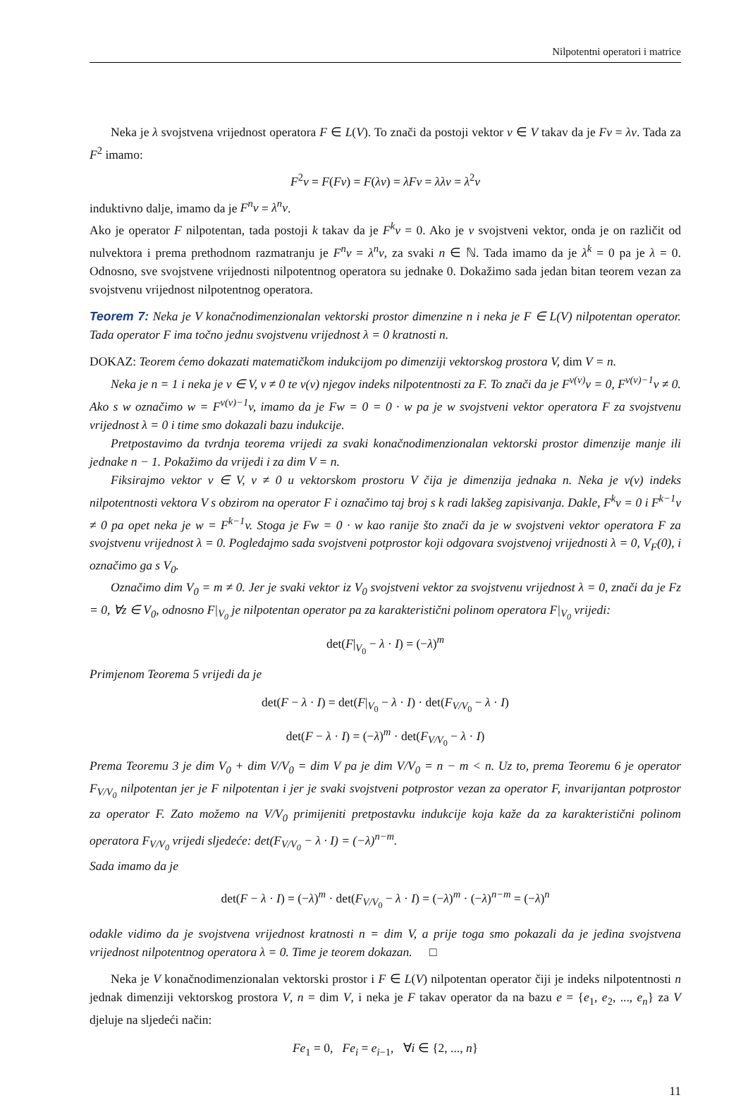Nilpotentni operatori i matrice
Neka je λ svojstvena vrijednost operatora F ∈ L(V). To znači da postoji vektor v ∈ V takav da je Fv = λv. Tada za F<sup>2</sup> imamo:
F<sup>2</sup>v = F(Fv) = F(λv) = λFv = λλv = λ<sup>2</sup>v
induktivno dalje, imamo da je F<sup>n</sup>v = λ<sup>n</sup>v.
Ako je operator F nilpotentan, tada postoji k takav da je F<sup>k</sup>v = 0. Ako je v svojstveni vektor, onda je on različit od nulvektora i prema prethodnom razmatranju je F<sup>n</sup>v = λ<sup>n</sup>v, za svaki n ∈ ℕ. Tada imamo da je λ<sup>k</sup> = 0 pa je λ = 0. Odnosno, sve svojstvene vrijednosti nilpotentnog operatora su jednake 0. Dokažimo sada jedan bitan teorem vezan za svojstvenu vrijednost nilpotentnog operatora.
Teorem 7: Neka je V konačnodimenzionalan vektorski prostor dimenzine n i neka je F ∈ L(V) nilpotentan operator. Tada operator F ima točno jednu svojstvenu vrijednost λ = 0 kratnosti n.
DOKAZ: Teorem ćemo dokazati matematičkom indukcijom po dimenziji vektorskog prostora V, dim V = n.
Neka je n = 1 i neka je v ∈ V, v ≠ 0 te ν(v) njegov indeks nilpotentnosti za F. To znači da je F<sup>ν(v)</sup>v = 0, F<sup>ν(v)−1</sup>v ≠ 0. Ako s w označimo w = F<sup>ν(v)−1</sup>v, imamo da je Fw = 0 = 0 · w pa je w svojstveni vektor operatora F za svojstvenu vrijednost λ = 0 i time smo dokazali bazu indukcije.
Pretpostavimo da tvrdnja teorema vrijedi za svaki konačnodimenzionalan vektorski prostor dimenzije manje ili jednake n − 1. Pokažimo da vrijedi i za dim V = n.
Fiksirajmo vektor v ∈ V, v ≠ 0 u vektorskom prostoru V čija je dimenzija jednaka n. Neka je ν(v) indeks nilpotentnosti vektora V s obzirom na operator F i označimo taj broj s k radi lakšeg zapisivanja. Dakle, F<sup>k</sup>v = 0 i F<sup>k−1</sup>v ≠ 0 pa opet neka je w = F<sup>k−1</sup>v. Stoga je Fw = 0 · w kao ranije što znači da je w svojstveni vektor operatora F za svojstvenu vrijednost λ = 0. Pogledajmo sada svojstveni potprostor koji odgovara svojstvenoj vrijednosti λ = 0, V<sub>F</sub>(0), i označimo ga s V<sub>0</sub>.
Označimo dim V<sub>0</sub> = m ≠ 0. Jer je svaki vektor iz V<sub>0</sub> svojstveni vektor za svojstvenu vrijednost λ = 0, znači da je Fz = 0, ∀z ∈ V<sub>0</sub>, odnosno F|<sub>V<sub>0</sub></sub> je nilpotentan operator pa za karakteristični polinom operatora F|<sub>V<sub>0</sub></sub> vrijedi:
det(F|<sub>V<sub>0</sub></sub> − λ · I) = (−λ)<sup>m</sup>
Primjenom Teorema 5 vrijedi da je
det(F − λ · I) = det(F|<sub>V<sub>0</sub></sub> − λ · I) · det(F<sub>V/V<sub>0</sub></sub> − λ · I)
det(F − λ · I) = (−λ)<sup>m</sup> · det(F<sub>V/V<sub>0</sub></sub> − λ · I)
Prema Teoremu 3 je dim V<sub>0</sub> + dim V/V<sub>0</sub> = dim V pa je dim V/V<sub>0</sub> = n − m < n. Uz to, prema Teoremu 6 je operator F<sub>V/V<sub>0</sub></sub> nilpotentan jer je F nilpotentan i jer je svaki svojstveni potprostor vezan za operator F, invarijantan potprostor za operator F. Zato možemo na V/V<sub>0</sub> primijeniti pretpostavku indukcije koja kaže da za karakteristični polinom operatora F<sub>V/V<sub>0</sub></sub> vrijedi sljedeće: det(F<sub>V/V<sub>0</sub></sub> − λ · I) = (−λ)<sup>n−m</sup>.
Sada imamo da je
det(F − λ · I) = (−λ)<sup>m</sup> · det(F<sub>V/V<sub>0</sub></sub> − λ · I) = (−λ)<sup>m</sup> · (−λ)<sup>n−m</sup> = (−λ)<sup>n</sup>
odakle vidimo da je svojstvena vrijednost kratnosti n = dim V, a prije toga smo pokazali da je jedina svojstvena vrijednost nilpotentnog operatora λ = 0. Time je teorem dokazan. □
Neka je V konačnodimenzionalan vektorski prostor i F ∈ L(V) nilpotentan operator čiji je indeks nilpotentnosti n jednak dimenziji vektorskog prostora V, n = dim V, i neka je F takav operator da na bazu e = {e<sub>1</sub>, e<sub>2</sub>, ..., e<sub>n</sub>} za V djeluje na sljedeći način:
Fe<sub>1</sub> = 0, Fe<sub>i</sub> = e<sub>i−1</sub>, ∀i ∈ {2, ..., n}
11